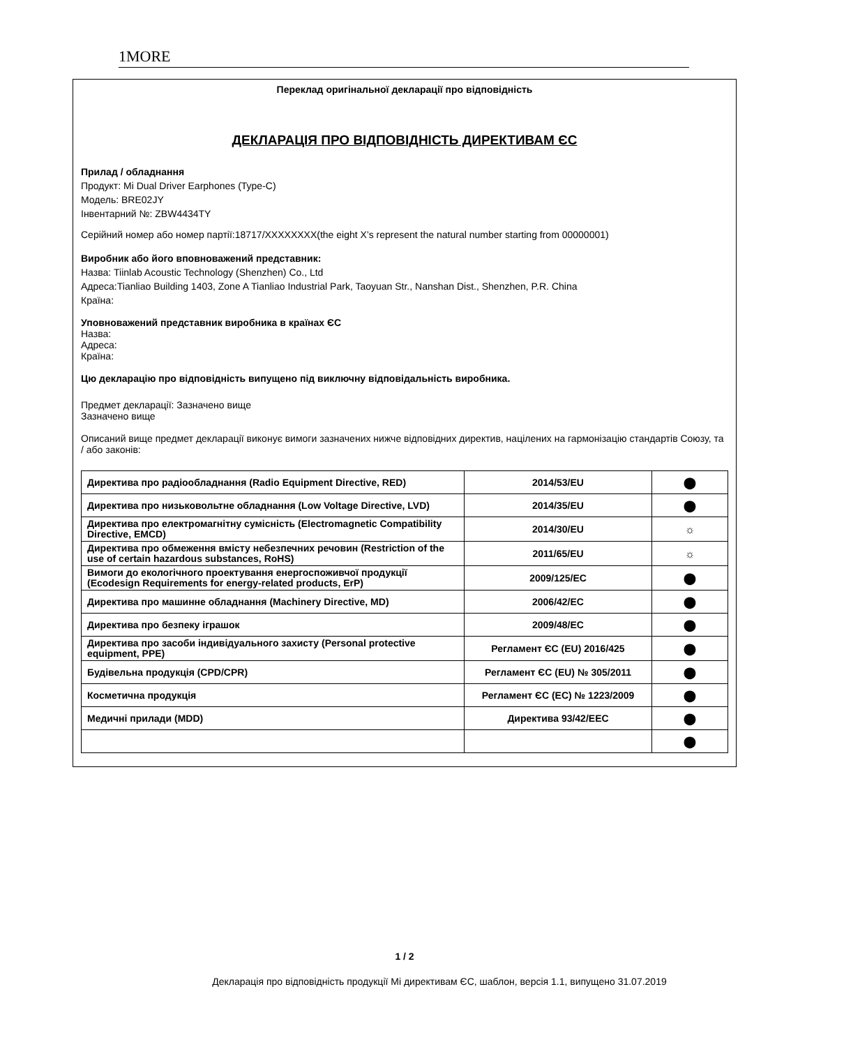1MORE
Переклад оригінальної декларації про відповідність
ДЕКЛАРАЦІЯ ПРО ВІДПОВІДНІСТЬ ДИРЕКТИВАМ ЄС
Прилад / обладнання
Продукт: Mi Dual Driver Earphones (Type-C)
Модель: BRE02JY
Інвентарний №: ZBW4434TY
Серійний номер або номер партії:18717/XXXXXXXX(the eight X’s represent the natural number starting from 00000001)
Виробник або його вповноважений представник:
Назва: Tiinlab Acoustic Technology (Shenzhen) Co., Ltd
Адреса:Tianliao Building 1403, Zone A Tianliao Industrial Park, Taoyuan Str., Nanshan Dist., Shenzhen, P.R. China
Країна:
Уповноважений представник виробника в країнах ЄС
Назва:
Адреса:
Країна:
Цю декларацію про відповідність випущено під виключну відповідальність виробника.
Предмет декларації: Зазначено вище
Зазначено вище
Описаний вище предмет декларації виконує вимоги зазначених нижче відповідних директив, націлених на гармонізацію стандартів Союзу, та / або законів:
| Директива про радіообладнання (Radio Equipment Directive, RED) | 2014/53/EU | ⬤ |
| Директива про низьковольтне обладнання (Low Voltage Directive, LVD) | 2014/35/EU | ⬤ |
| Директива про електромагнітну сумісність (Electromagnetic Compatibility Directive, EMCD) | 2014/30/EU | ☼ |
| Директива про обмеження вмісту небезпечних речовин (Restriction of the use of certain hazardous substances, RoHS) | 2011/65/EU | ☼ |
| Вимоги до екологічного проектування енергоспоживчої продукції (Ecodesign Requirements for energy-related products, ErP) | 2009/125/EC | ⬤ |
| Директива про машинне обладнання (Machinery Directive, MD) | 2006/42/EC | ⬤ |
| Директива про безпеку іграшок | 2009/48/EC | ⬤ |
| Директива про засоби індивідуального захисту (Personal protective equipment, PPE) | Регламент ЄС (EU) 2016/425 | ⬤ |
| Будівельна продукція (CPD/CPR) | Регламент ЄС (EU) № 305/2011 | ⬤ |
| Косметична продукція | Регламент ЄС (EC) № 1223/2009 | ⬤ |
| Медичні прилади (MDD) | Директива 93/42/EEC | ⬤ |
| | | ⬤ |
1 / 2
Декларація про відповідність продукції Mi директивам ЄС, шаблон, версія 1.1, випущено 31.07.2019